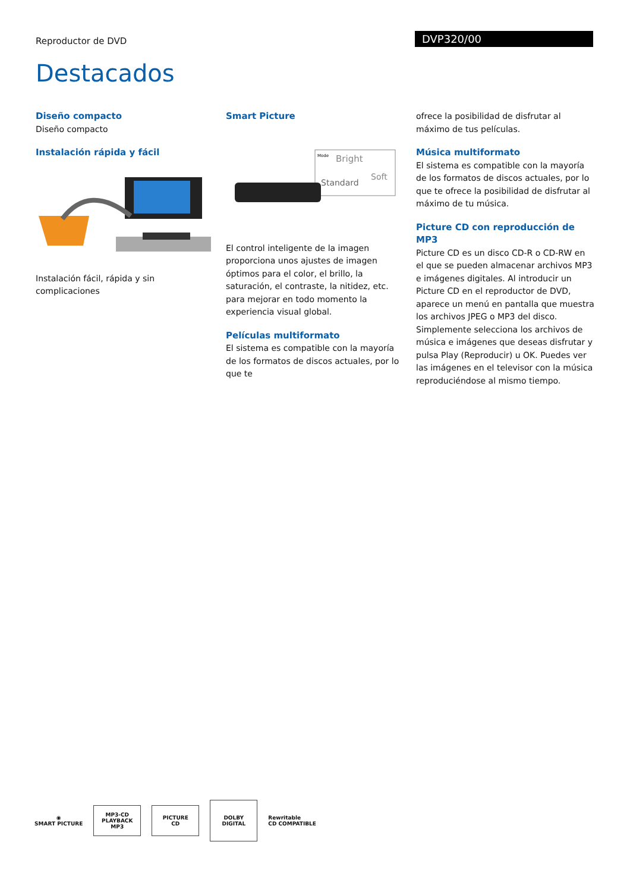Reproductor de DVD DVP320/00
Destacados
Diseño compacto
Diseño compacto
Instalación rápida y fácil
Instalación fácil, rápida y sin complicaciones
Smart Picture
Mode
Bright
Soft
Standard
El control inteligente de la imagen proporciona unos ajustes de imagen óptimos para el color, el brillo, la saturación, el contraste, la nitidez, etc. para mejorar en todo momento la experiencia visual global.
Películas multiformato
El sistema es compatible con la mayoría de los formatos de discos actuales, por lo que te
ofrece la posibilidad de disfrutar al máximo de tus películas.
Música multiformato
El sistema es compatible con la mayoría de los formatos de discos actuales, por lo que te ofrece la posibilidad de disfrutar al máximo de tu música.
Picture CD con reproducción de MP3
Picture CD es un disco CD-R o CD-RW en el que se pueden almacenar archivos MP3 e imágenes digitales. Al introducir un Picture CD en el reproductor de DVD, aparece un menú en pantalla que muestra los archivos JPEG o MP3 del disco. Simplemente selecciona los archivos de música e imágenes que deseas disfrutar y pulsa Play (Reproducir) u OK. Puedes ver las imágenes en el televisor con la música reproduciéndose al mismo tiempo.
◉
SMART PICTURE
MP3-CD PLAYBACK
MP3
PICTURE
CD
DOLBY
DIGITAL
Rewritable
CD COMPATIBLE